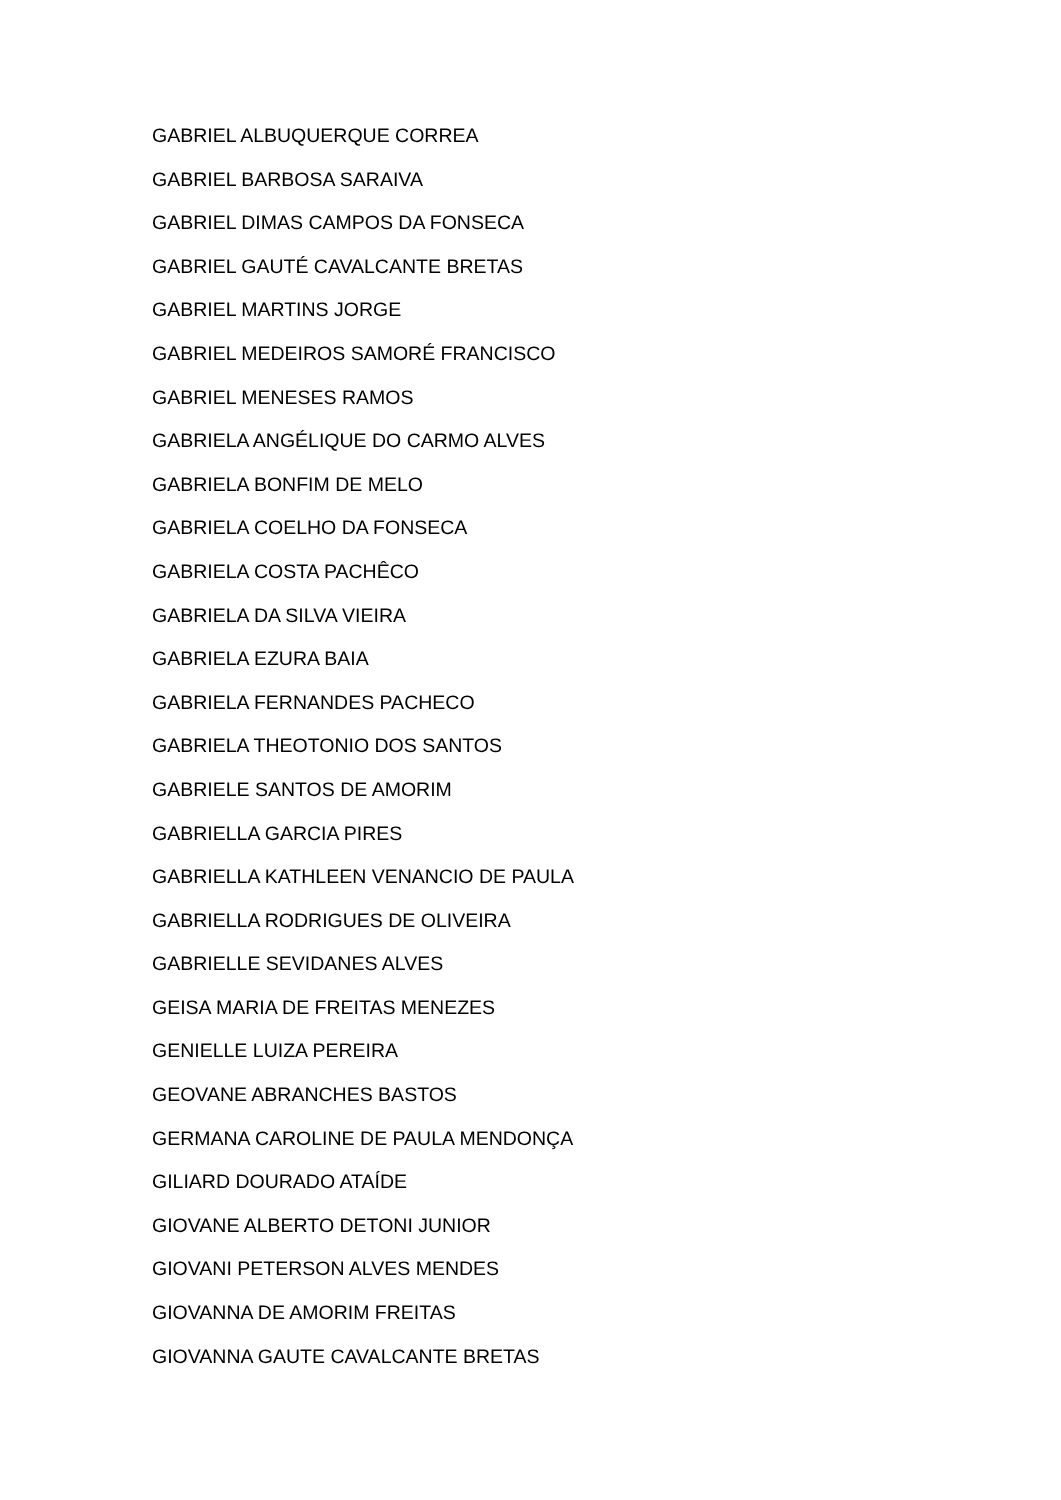GABRIEL ALBUQUERQUE CORREA
GABRIEL BARBOSA SARAIVA
GABRIEL DIMAS CAMPOS DA FONSECA
GABRIEL GAUTÉ CAVALCANTE BRETAS
GABRIEL MARTINS JORGE
GABRIEL MEDEIROS SAMORÉ FRANCISCO
GABRIEL MENESES RAMOS
GABRIELA ANGÉLIQUE DO CARMO ALVES
GABRIELA BONFIM DE MELO
GABRIELA COELHO DA FONSECA
GABRIELA COSTA PACHÊCO
GABRIELA DA SILVA VIEIRA
GABRIELA EZURA BAIA
GABRIELA FERNANDES PACHECO
GABRIELA THEOTONIO DOS SANTOS
GABRIELE SANTOS DE AMORIM
GABRIELLA GARCIA PIRES
GABRIELLA KATHLEEN VENANCIO DE PAULA
GABRIELLA RODRIGUES DE OLIVEIRA
GABRIELLE SEVIDANES ALVES
GEISA MARIA DE FREITAS MENEZES
GENIELLE LUIZA PEREIRA
GEOVANE ABRANCHES BASTOS
GERMANA CAROLINE DE PAULA MENDONÇA
GILIARD DOURADO ATAÍDE
GIOVANE ALBERTO DETONI JUNIOR
GIOVANI PETERSON ALVES MENDES
GIOVANNA DE AMORIM FREITAS
GIOVANNA GAUTE CAVALCANTE BRETAS